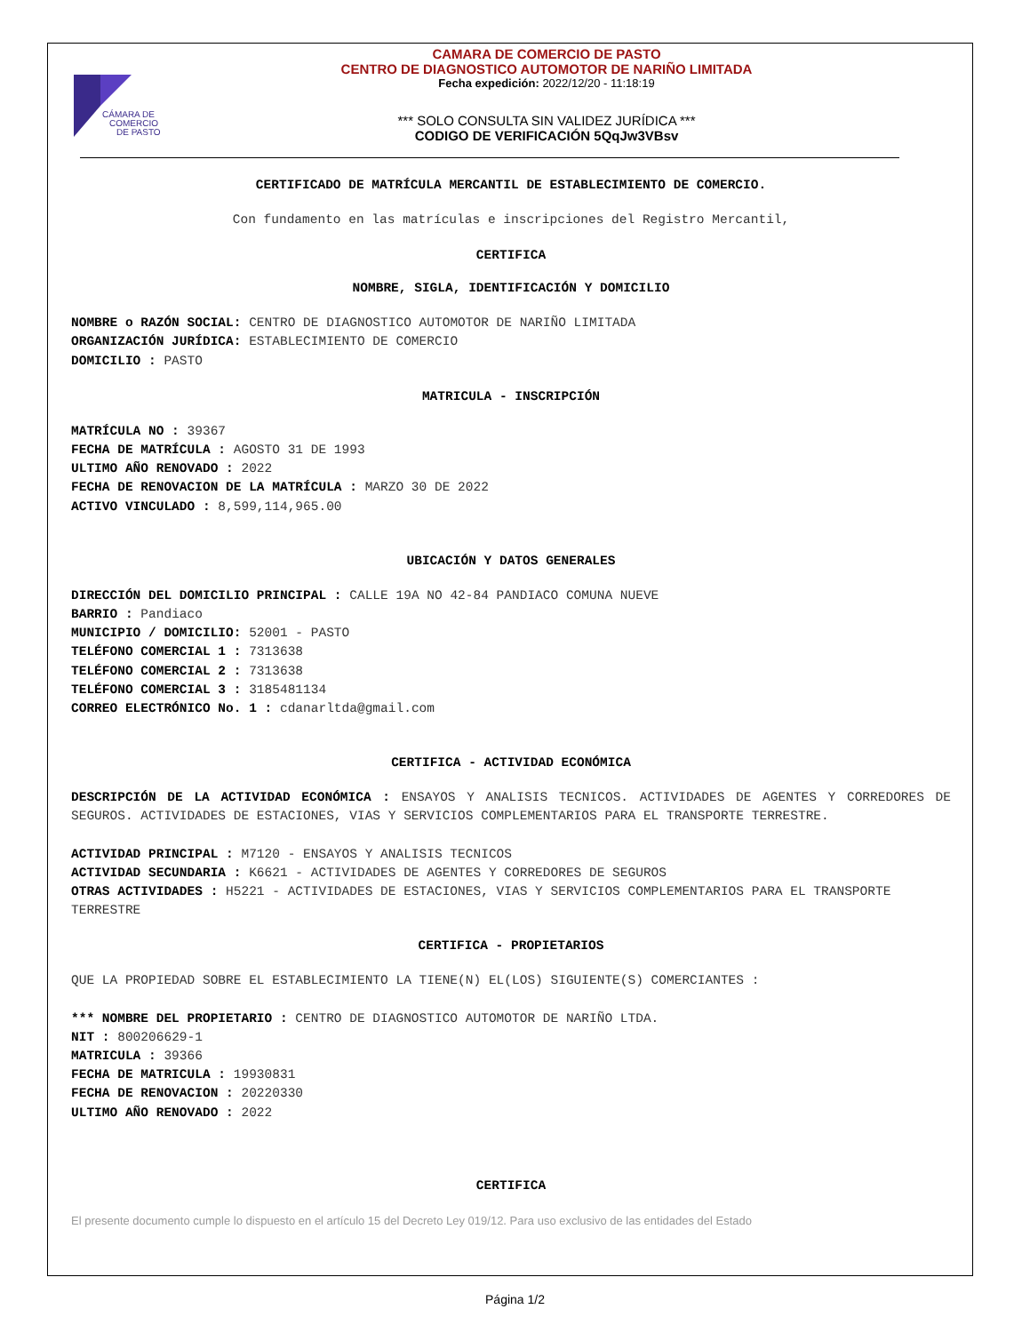CÁMARA DE
COMERCIO
DE PASTO
CAMARA DE COMERCIO DE PASTO
CENTRO DE DIAGNOSTICO AUTOMOTOR DE NARIÑO LIMITADA
Fecha expedición: 2022/12/20 - 11:18:19
*** SOLO CONSULTA SIN VALIDEZ JURÍDICA ***
CODIGO DE VERIFICACIÓN 5QqJw3VBsv
CERTIFICADO DE MATRÍCULA MERCANTIL DE ESTABLECIMIENTO DE COMERCIO.
Con fundamento en las matrículas e inscripciones del Registro Mercantil,
CERTIFICA
NOMBRE, SIGLA, IDENTIFICACIÓN Y DOMICILIO
NOMBRE o RAZÓN SOCIAL: CENTRO DE DIAGNOSTICO AUTOMOTOR DE NARIÑO LIMITADA
ORGANIZACIÓN JURÍDICA: ESTABLECIMIENTO DE COMERCIO
DOMICILIO : PASTO
MATRICULA - INSCRIPCIÓN
MATRÍCULA NO : 39367
FECHA DE MATRÍCULA : AGOSTO 31 DE 1993
ULTIMO AÑO RENOVADO : 2022
FECHA DE RENOVACION DE LA MATRÍCULA : MARZO 30 DE 2022
ACTIVO VINCULADO : 8,599,114,965.00
UBICACIÓN Y DATOS GENERALES
DIRECCIÓN DEL DOMICILIO PRINCIPAL : CALLE 19A NO 42-84 PANDIACO COMUNA NUEVE
BARRIO : Pandiaco
MUNICIPIO / DOMICILIO: 52001 - PASTO
TELÉFONO COMERCIAL 1 : 7313638
TELÉFONO COMERCIAL 2 : 7313638
TELÉFONO COMERCIAL 3 : 3185481134
CORREO ELECTRÓNICO No. 1 : cdanarltda@gmail.com
CERTIFICA - ACTIVIDAD ECONÓMICA
DESCRIPCIÓN DE LA ACTIVIDAD ECONÓMICA : ENSAYOS Y ANALISIS TECNICOS. ACTIVIDADES DE AGENTES Y CORREDORES DE SEGUROS. ACTIVIDADES DE ESTACIONES, VIAS Y SERVICIOS COMPLEMENTARIOS PARA EL TRANSPORTE TERRESTRE.
ACTIVIDAD PRINCIPAL : M7120 - ENSAYOS Y ANALISIS TECNICOS
ACTIVIDAD SECUNDARIA : K6621 - ACTIVIDADES DE AGENTES Y CORREDORES DE SEGUROS
OTRAS ACTIVIDADES : H5221 - ACTIVIDADES DE ESTACIONES, VIAS Y SERVICIOS COMPLEMENTARIOS PARA EL TRANSPORTE TERRESTRE
CERTIFICA - PROPIETARIOS
QUE LA PROPIEDAD SOBRE EL ESTABLECIMIENTO LA TIENE(N) EL(LOS) SIGUIENTE(S) COMERCIANTES :
*** NOMBRE DEL PROPIETARIO : CENTRO DE DIAGNOSTICO AUTOMOTOR DE NARIÑO LTDA.
NIT : 800206629-1
MATRICULA : 39366
FECHA DE MATRICULA : 19930831
FECHA DE RENOVACION : 20220330
ULTIMO AÑO RENOVADO : 2022
CERTIFICA
El presente documento cumple lo dispuesto en el artículo 15 del Decreto Ley 019/12. Para uso exclusivo de las entidades del Estado
Página 1/2